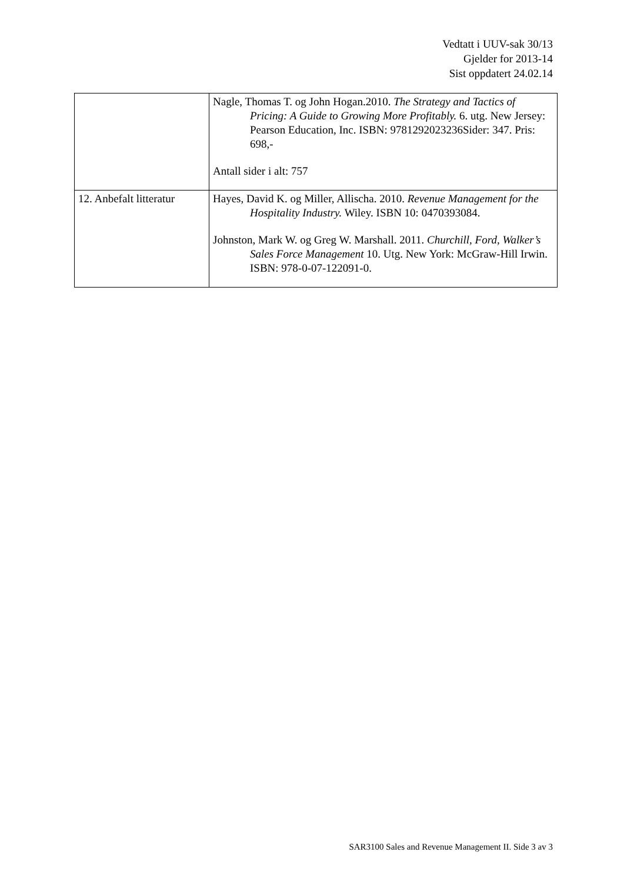Vedtatt i UUV-sak 30/13
Gjelder for 2013-14
Sist oppdatert 24.02.14
| | Nagle, Thomas T. og John Hogan.2010. The Strategy and Tactics of Pricing: A Guide to Growing More Profitably. 6. utg. New Jersey: Pearson Education, Inc. ISBN: 9781292023236Sider: 347. Pris: 698,- Antall sider i alt: 757 |
| 12. Anbefalt litteratur | Hayes, David K. og Miller, Allischa. 2010. Revenue Management for the Hospitality Industry. Wiley. ISBN 10: 0470393084. Johnston, Mark W. og Greg W. Marshall. 2011. Churchill, Ford, Walker’s Sales Force Management 10. Utg. New York: McGraw-Hill Irwin. ISBN: 978-0-07-122091-0. |
SAR3100 Sales and Revenue Management II. Side 3 av 3